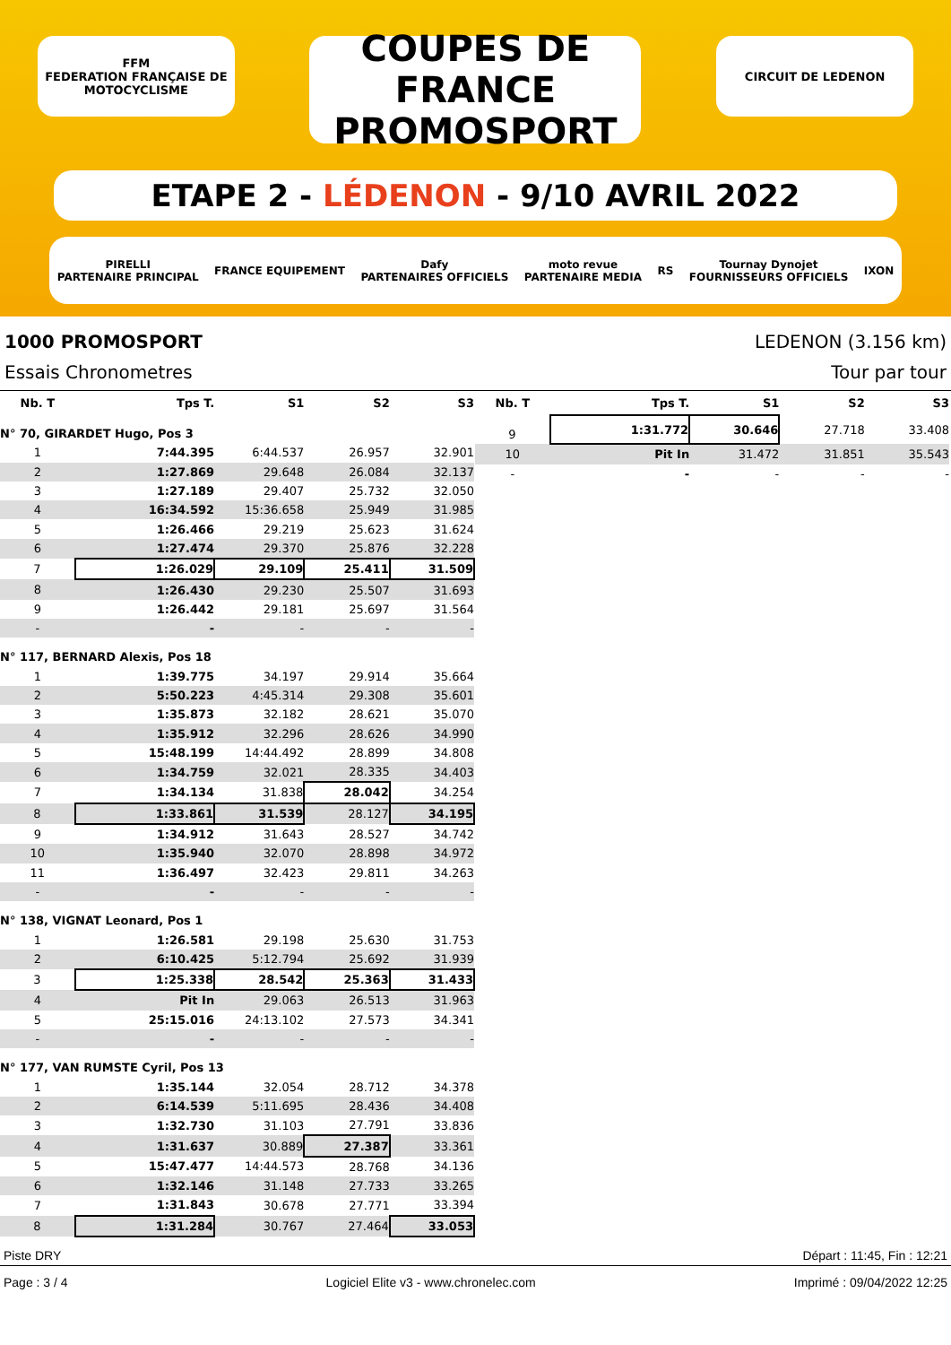FFM
FEDERATION FRANÇAISE DE MOTOCYCLISME
COUPES DE FRANCE
PROMOSPORT
CIRCUIT DE LEDENON
ETAPE 2 - LÉDENON - 9/10 AVRIL 2022
PIRELLI
PARTENAIRE PRINCIPAL FRANCE EQUIPEMENT Dafy
PARTENAIRES OFFICIELS moto revue
PARTENAIRE MEDIA RS Tournay Dynojet
FOURNISSEURS OFFICIELS IXON
1000 PROMOSPORT LEDENON (3.156 km)
Essais Chronometres Tour par tour
| Nb. T | Tps T. | S1 | S2 | S3 |
| --- | --- | --- | --- | --- |
| N° 70, GIRARDET Hugo, Pos 3 | | | | |
| 1 | 7:44.395 | 6:44.537 | 26.957 | 32.901 |
| 2 | 1:27.869 | 29.648 | 26.084 | 32.137 |
| 3 | 1:27.189 | 29.407 | 25.732 | 32.050 |
| 4 | 16:34.592 | 15:36.658 | 25.949 | 31.985 |
| 5 | 1:26.466 | 29.219 | 25.623 | 31.624 |
| 6 | 1:27.474 | 29.370 | 25.876 | 32.228 |
| 7 | 1:26.029 | 29.109 | 25.411 | 31.509 |
| 8 | 1:26.430 | 29.230 | 25.507 | 31.693 |
| 9 | 1:26.442 | 29.181 | 25.697 | 31.564 |
| - | - | - | - | - |
| N° 117, BERNARD Alexis, Pos 18 | | | | |
| 1 | 1:39.775 | 34.197 | 29.914 | 35.664 |
| 2 | 5:50.223 | 4:45.314 | 29.308 | 35.601 |
| 3 | 1:35.873 | 32.182 | 28.621 | 35.070 |
| 4 | 1:35.912 | 32.296 | 28.626 | 34.990 |
| 5 | 15:48.199 | 14:44.492 | 28.899 | 34.808 |
| 6 | 1:34.759 | 32.021 | 28.335 | 34.403 |
| 7 | 1:34.134 | 31.838 | 28.042 | 34.254 |
| 8 | 1:33.861 | 31.539 | 28.127 | 34.195 |
| 9 | 1:34.912 | 31.643 | 28.527 | 34.742 |
| 10 | 1:35.940 | 32.070 | 28.898 | 34.972 |
| 11 | 1:36.497 | 32.423 | 29.811 | 34.263 |
| - | - | - | - | - |
| N° 138, VIGNAT Leonard, Pos 1 | | | | |
| 1 | 1:26.581 | 29.198 | 25.630 | 31.753 |
| 2 | 6:10.425 | 5:12.794 | 25.692 | 31.939 |
| 3 | 1:25.338 | 28.542 | 25.363 | 31.433 |
| 4 | Pit In | 29.063 | 26.513 | 31.963 |
| 5 | 25:15.016 | 24:13.102 | 27.573 | 34.341 |
| - | - | - | - | - |
| N° 177, VAN RUMSTE Cyril, Pos 13 | | | | |
| 1 | 1:35.144 | 32.054 | 28.712 | 34.378 |
| 2 | 6:14.539 | 5:11.695 | 28.436 | 34.408 |
| 3 | 1:32.730 | 31.103 | 27.791 | 33.836 |
| 4 | 1:31.637 | 30.889 | 27.387 | 33.361 |
| 5 | 15:47.477 | 14:44.573 | 28.768 | 34.136 |
| 6 | 1:32.146 | 31.148 | 27.733 | 33.265 |
| 7 | 1:31.843 | 30.678 | 27.771 | 33.394 |
| 8 | 1:31.284 | 30.767 | 27.464 | 33.053 |
| Nb. T | Tps T. | S1 | S2 | S3 |
| --- | --- | --- | --- | --- |
| 9 | 1:31.772 | 30.646 | 27.718 | 33.408 |
| 10 | Pit In | 31.472 | 31.851 | 35.543 |
| - | - | - | - | - |
Piste DRY Départ : 11:45, Fin : 12:21
Page : 3 / 4 Logiciel Elite v3 - www.chronelec.com Imprimé : 09/04/2022 12:25